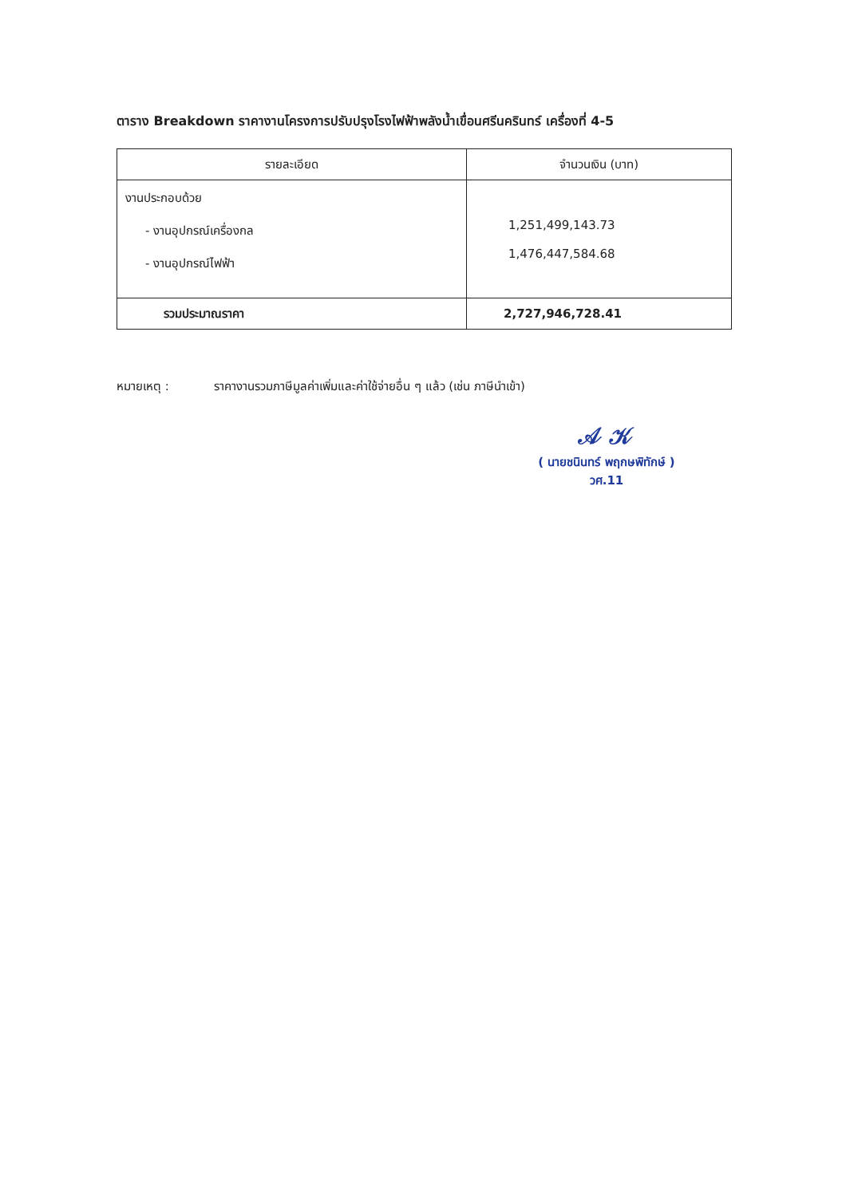ตาราง Breakdown ราคางานโครงการปรับปรุงโรงไฟฟ้าพลังน้ำเขื่อนศรีนครินทร์ เครื่องที่ 4-5
| รายละเอียด | จำนวนเงิน (บาท) |
| --- | --- |
| งานประกอบด้วย - งานอุปกรณ์เครื่องกล - งานอุปกรณ์ไฟฟ้า | 1,251,499,143.73 1,476,447,584.68 |
| รวมประมาณราคา | 2,727,946,728.41 |
หมายเหตุ : ราคางานรวมภาษีมูลค่าเพิ่มและค่าใช้จ่ายอื่น ๆ แล้ว (เช่น ภาษีนำเข้า)
𝒜 𝒦
( นายชนินทร์ พฤกษพิทักษ์ )
วศ.11